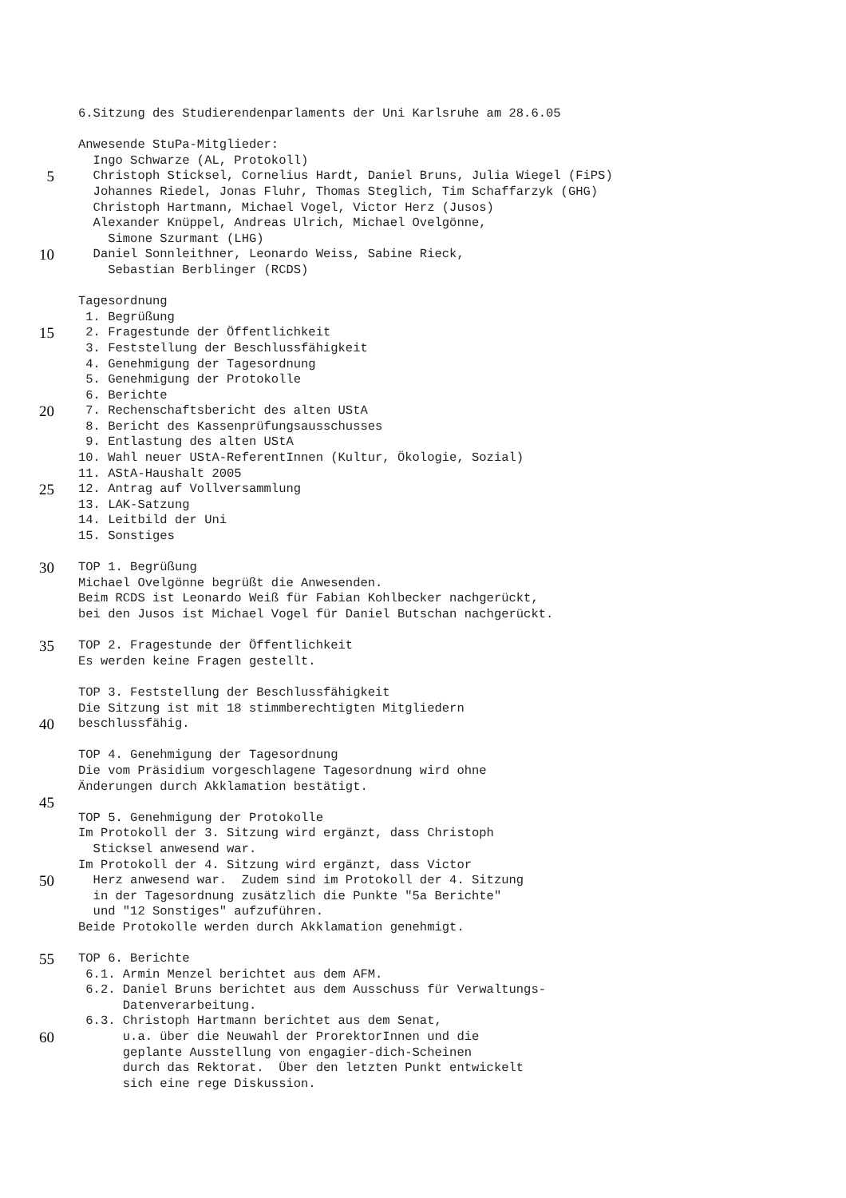6.Sitzung des Studierendenparlaments der Uni Karlsruhe am 28.6.05
Anwesende StuPa-Mitglieder:
Ingo Schwarze (AL, Protokoll)
5
Christoph Sticksel, Cornelius Hardt, Daniel Bruns, Julia Wiegel (FiPS)
Johannes Riedel, Jonas Fluhr, Thomas Steglich, Tim Schaffarzyk (GHG)
Christoph Hartmann, Michael Vogel, Victor Herz (Jusos)
Alexander Knüppel, Andreas Ulrich, Michael Ovelgönne,
Simone Szurmant (LHG)
10
Daniel Sonnleithner, Leonardo Weiss, Sabine Rieck,
Sebastian Berblinger (RCDS)
Tagesordnung
1. Begrüßung
15
2. Fragestunde der Öffentlichkeit
3. Feststellung der Beschlussfähigkeit
4. Genehmigung der Tagesordnung
5. Genehmigung der Protokolle
6. Berichte
20
7. Rechenschaftsbericht des alten UStA
8. Bericht des Kassenprüfungsausschusses
9. Entlastung des alten UStA
10. Wahl neuer UStA-ReferentInnen (Kultur, Ökologie, Sozial)
11. AStA-Haushalt 2005
25
12. Antrag auf Vollversammlung
13. LAK-Satzung
14. Leitbild der Uni
15. Sonstiges
30
TOP 1. Begrüßung
Michael Ovelgönne begrüßt die Anwesenden.
Beim RCDS ist Leonardo Weiß für Fabian Kohlbecker nachgerückt,
bei den Jusos ist Michael Vogel für Daniel Butschan nachgerückt.
35
TOP 2. Fragestunde der Öffentlichkeit
Es werden keine Fragen gestellt.
TOP 3. Feststellung der Beschlussfähigkeit
Die Sitzung ist mit 18 stimmberechtigten Mitgliedern
40
beschlussfähig.
TOP 4. Genehmigung der Tagesordnung
Die vom Präsidium vorgeschlagene Tagesordnung wird ohne
Änderungen durch Akklamation bestätigt.
45
TOP 5. Genehmigung der Protokolle
Im Protokoll der 3. Sitzung wird ergänzt, dass Christoph
Sticksel anwesend war.
Im Protokoll der 4. Sitzung wird ergänzt, dass Victor
50
Herz anwesend war. Zudem sind im Protokoll der 4. Sitzung
in der Tagesordnung zusätzlich die Punkte "5a Berichte"
und "12 Sonstiges" aufzuführen.
Beide Protokolle werden durch Akklamation genehmigt.
55
TOP 6. Berichte
6.1. Armin Menzel berichtet aus dem AFM.
6.2. Daniel Bruns berichtet aus dem Ausschuss für Verwaltungs-
Datenverarbeitung.
6.3. Christoph Hartmann berichtet aus dem Senat,
60
u.a. über die Neuwahl der ProrektorInnen und die
geplante Ausstellung von engagier-dich-Scheinen
durch das Rektorat. Über den letzten Punkt entwickelt
sich eine rege Diskussion.